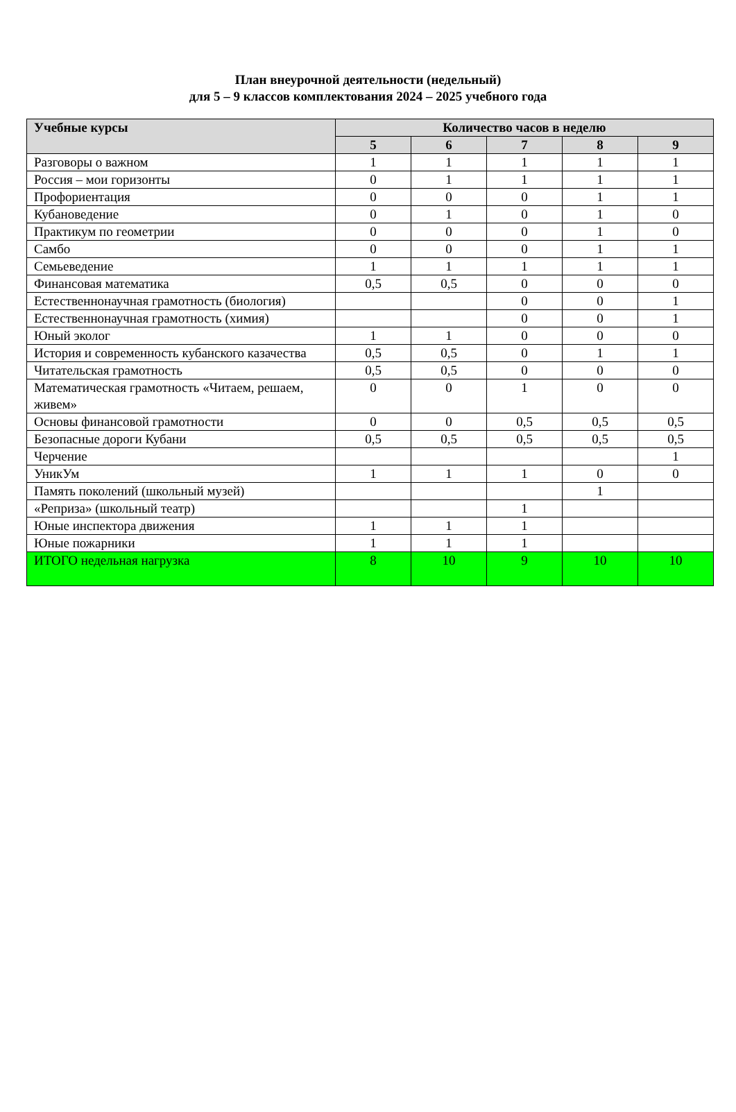План внеурочной деятельности (недельный)
для 5 – 9 классов комплектования 2024 – 2025 учебного года
| Учебные курсы | Количество часов в неделю | | | | |
| --- | --- | --- | --- | --- | --- |
| | 5 | 6 | 7 | 8 | 9 |
| Разговоры о важном | 1 | 1 | 1 | 1 | 1 |
| Россия – мои горизонты | 0 | 1 | 1 | 1 | 1 |
| Профориентация | 0 | 0 | 0 | 1 | 1 |
| Кубановедение | 0 | 1 | 0 | 1 | 0 |
| Практикум по геометрии | 0 | 0 | 0 | 1 | 0 |
| Самбо | 0 | 0 | 0 | 1 | 1 |
| Семьеведение | 1 | 1 | 1 | 1 | 1 |
| Финансовая математика | 0,5 | 0,5 | 0 | 0 | 0 |
| Естественнонаучная грамотность (биология) | | | 0 | 0 | 1 |
| Естественнонаучная грамотность (химия) | | | 0 | 0 | 1 |
| Юный эколог | 1 | 1 | 0 | 0 | 0 |
| История и современность кубанского казачества | 0,5 | 0,5 | 0 | 1 | 1 |
| Читательская грамотность | 0,5 | 0,5 | 0 | 0 | 0 |
| Математическая грамотность «Читаем, решаем, живем» | 0 | 0 | 1 | 0 | 0 |
| Основы финансовой грамотности | 0 | 0 | 0,5 | 0,5 | 0,5 |
| Безопасные дороги Кубани | 0,5 | 0,5 | 0,5 | 0,5 | 0,5 |
| Черчение | | | | | 1 |
| УникУм | 1 | 1 | 1 | 0 | 0 |
| Память поколений (школьный музей) | | | | 1 | |
| «Реприза» (школьный театр) | | | 1 | | |
| Юные инспектора движения | 1 | 1 | 1 | | |
| Юные пожарники | 1 | 1 | 1 | | |
| ИТОГО недельная нагрузка | 8 | 10 | 9 | 10 | 10 |